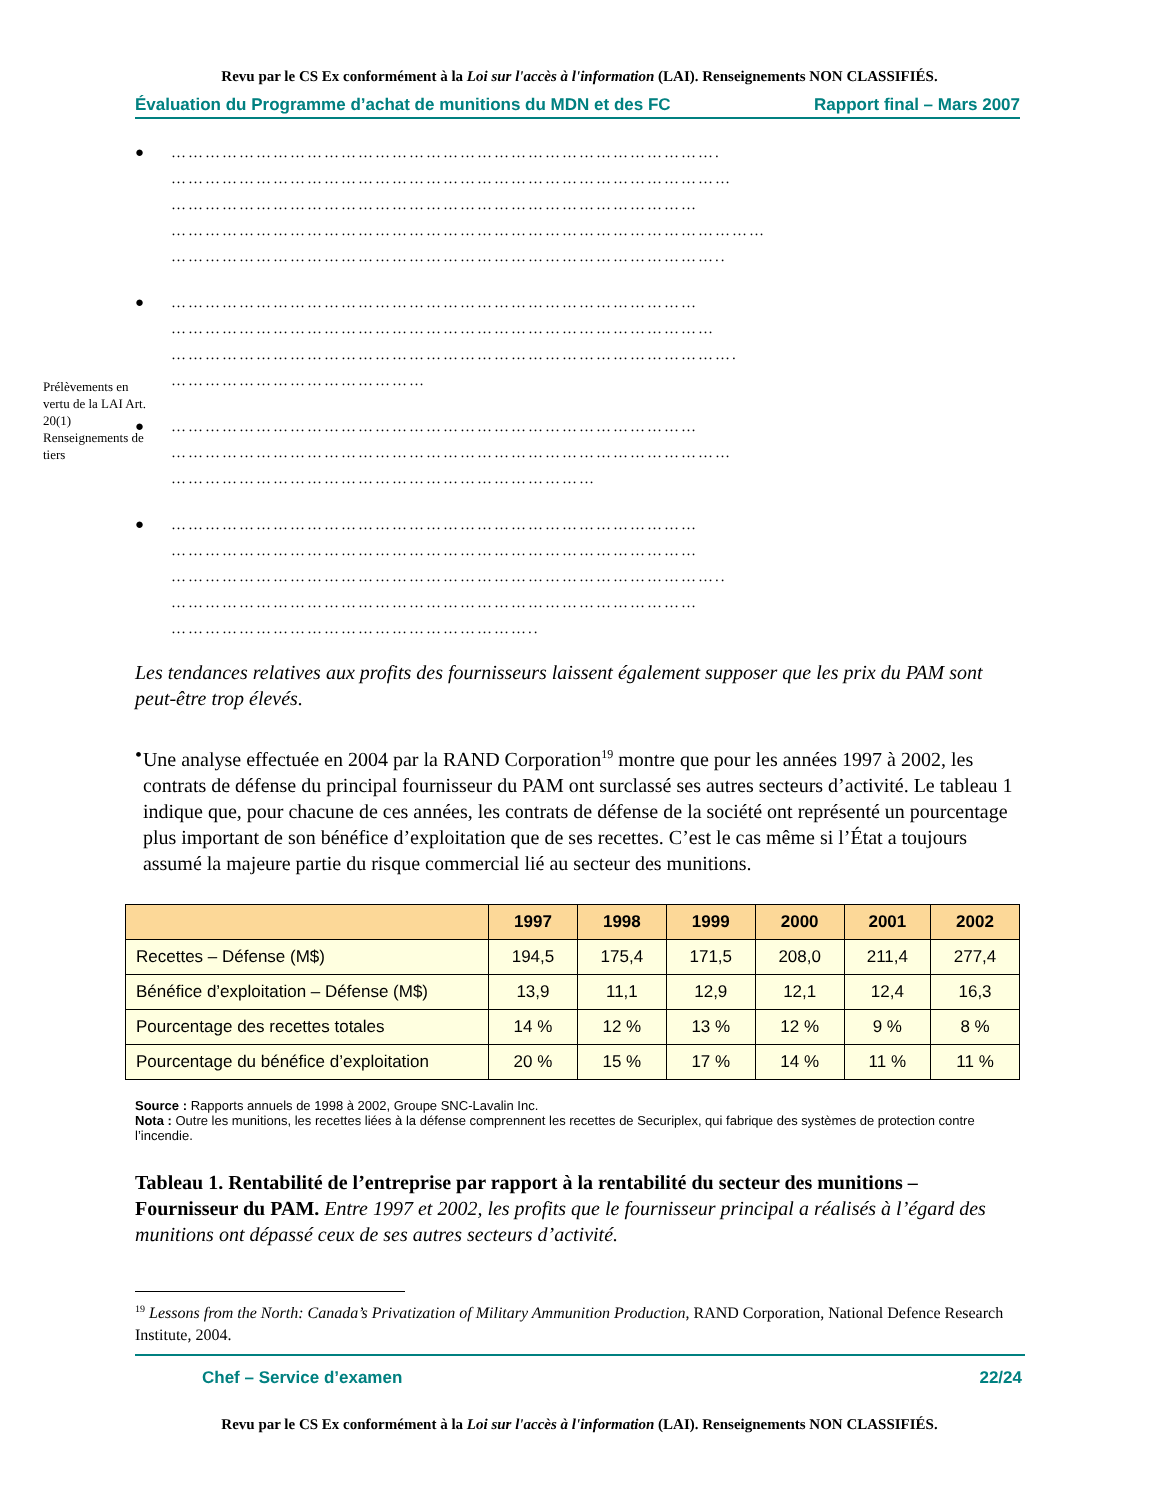Revu par le CS Ex conformément à la Loi sur l'accès à l'information (LAI). Renseignements NON CLASSIFIÉS.
Évaluation du Programme d’achat de munitions du MDN et des FC Rapport final – Mars 2007
Prélèvements en vertu de la LAI Art. 20(1) Renseignements de tiers
● …………………………………………………………………………………….
………………………………………………………………………………………
…………………………………………………………………………………
……………………………………………………………………………………………
……………………………………………………………………………………..
● …………………………………………………………………………………
……………………………………………………………………………………
……………………………………………………………………………………….
………………………………………
● …………………………………………………………………………………
………………………………………………………………………………………
…………………………………………………………………
● …………………………………………………………………………………
…………………………………………………………………………………
……………………………………………………………………………………..
…………………………………………………………………………………
………………………………………………………..
Les tendances relatives aux profits des fournisseurs laissent également supposer que les prix du PAM sont peut-être trop élevés.
• Une analyse effectuée en 2004 par la RAND Corporation<sup>19</sup> montre que pour les années 1997 à 2002, les contrats de défense du principal fournisseur du PAM ont surclassé ses autres secteurs d’activité. Le tableau 1 indique que, pour chacune de ces années, les contrats de défense de la société ont représenté un pourcentage plus important de son bénéfice d’exploitation que de ses recettes. C’est le cas même si l’État a toujours assumé la majeure partie du risque commercial lié au secteur des munitions.
| | 1997 | 1998 | 1999 | 2000 | 2001 | 2002 |
| --- | --- | --- | --- | --- | --- | --- |
| Recettes – Défense (M$) | 194,5 | 175,4 | 171,5 | 208,0 | 211,4 | 277,4 |
| Bénéfice d’exploitation – Défense (M$) | 13,9 | 11,1 | 12,9 | 12,1 | 12,4 | 16,3 |
| Pourcentage des recettes totales | 14 % | 12 % | 13 % | 12 % | 9 % | 8 % |
| Pourcentage du bénéfice d’exploitation | 20 % | 15 % | 17 % | 14 % | 11 % | 11 % |
Source : Rapports annuels de 1998 à 2002, Groupe SNC-Lavalin Inc.
Nota : Outre les munitions, les recettes liées à la défense comprennent les recettes de Securiplex, qui fabrique des systèmes de protection contre l’incendie.
Tableau 1. Rentabilité de l’entreprise par rapport à la rentabilité du secteur des munitions – Fournisseur du PAM. Entre 1997 et 2002, les profits que le fournisseur principal a réalisés à l’égard des munitions ont dépassé ceux de ses autres secteurs d’activité.
<sup>19</sup> Lessons from the North: Canada’s Privatization of Military Ammunition Production, RAND Corporation, National Defence Research Institute, 2004.
Chef – Service d’examen 22/24
Revu par le CS Ex conformément à la Loi sur l'accès à l'information (LAI). Renseignements NON CLASSIFIÉS.